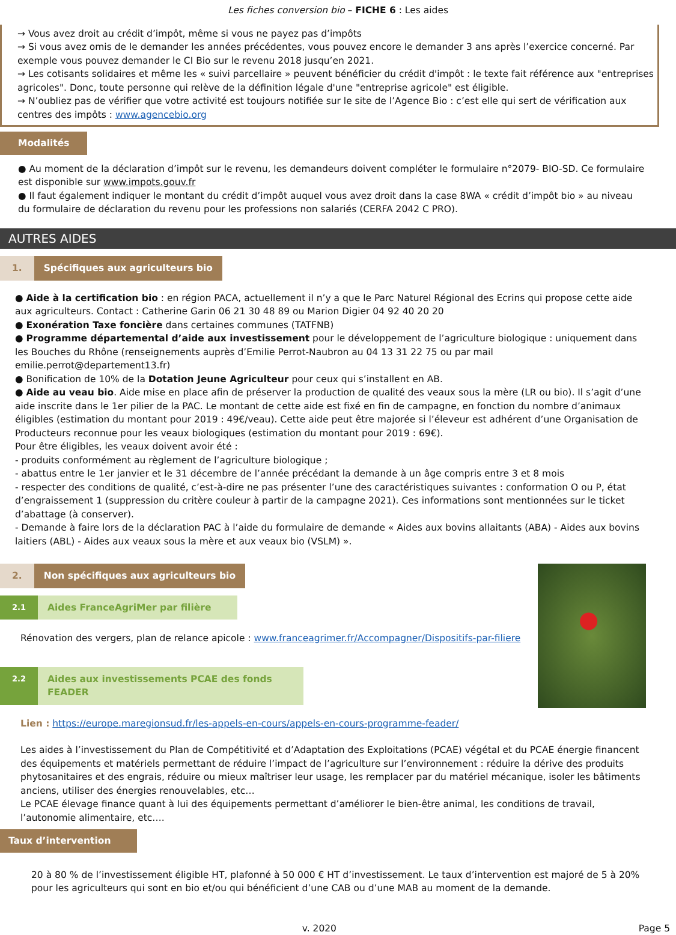Les fiches conversion bio – FICHE 6 : Les aides
→ Vous avez droit au crédit d’impôt, même si vous ne payez pas d’impôts
→ Si vous avez omis de le demander les années précédentes, vous pouvez encore le demander 3 ans après l’exercice concerné. Par exemple vous pouvez demander le CI Bio sur le revenu 2018 jusqu’en 2021.
→ Les cotisants solidaires et même les « suivi parcellaire » peuvent bénéficier du crédit d'impôt : le texte fait référence aux "entreprises agricoles". Donc, toute personne qui relève de la définition légale d'une "entreprise agricole" est éligible.
→ N’oubliez pas de vérifier que votre activité est toujours notifiée sur le site de l’Agence Bio : c’est elle qui sert de vérification aux centres des impôts : www.agencebio.org
Modalités
● Au moment de la déclaration d’impôt sur le revenu, les demandeurs doivent compléter le formulaire n°2079- BIO-SD. Ce formulaire est disponible sur www.impots.gouv.fr
● Il faut également indiquer le montant du crédit d’impôt auquel vous avez droit dans la case 8WA « crédit d’impôt bio » au niveau du formulaire de déclaration du revenu pour les professions non salariés (CERFA 2042 C PRO).
AUTRES AIDES
1. Spécifiques aux agriculteurs bio
● Aide à la certification bio : en région PACA, actuellement il n’y a que le Parc Naturel Régional des Ecrins qui propose cette aide aux agriculteurs. Contact : Catherine Garin 06 21 30 48 89 ou Marion Digier 04 92 40 20 20
● Exonération Taxe foncière dans certaines communes (TATFNB)
● Programme départemental d’aide aux investissement pour le développement de l’agriculture biologique : uniquement dans les Bouches du Rhône (renseignements auprès d’Emilie Perrot-Naubron au 04 13 31 22 75 ou par mail emilie.perrot@departement13.fr)
● Bonification de 10% de la Dotation Jeune Agriculteur pour ceux qui s’installent en AB.
● Aide au veau bio. Aide mise en place afin de préserver la production de qualité des veaux sous la mère (LR ou bio). Il s’agit d’une aide inscrite dans le 1er pilier de la PAC. Le montant de cette aide est fixé en fin de campagne, en fonction du nombre d’animaux éligibles (estimation du montant pour 2019 : 49€/veau). Cette aide peut être majorée si l’éleveur est adhérent d’une Organisation de Producteurs reconnue pour les veaux biologiques (estimation du montant pour 2019 : 69€).
Pour être éligibles, les veaux doivent avoir été :
- produits conformément au règlement de l’agriculture biologique ;
- abattus entre le 1er janvier et le 31 décembre de l’année précédant la demande à un âge compris entre 3 et 8 mois
- respecter des conditions de qualité, c’est-à-dire ne pas présenter l’une des caractéristiques suivantes : conformation O ou P, état d’engraissement 1 (suppression du critère couleur à partir de la campagne 2021). Ces informations sont mentionnées sur le ticket d’abattage (à conserver).
- Demande à faire lors de la déclaration PAC à l’aide du formulaire de demande « Aides aux bovins allaitants (ABA) - Aides aux bovins laitiers (ABL) - Aides aux veaux sous la mère et aux veaux bio (VSLM) ».
2. Non spécifiques aux agriculteurs bio
2.1 Aides FranceAgriMer par filière
Rénovation des vergers, plan de relance apicole : www.franceagrimer.fr/Accompagner/Dispositifs-par-filiere
2.2 Aides aux investissements PCAE des fonds FEADER
Lien : https://europe.maregionsud.fr/les-appels-en-cours/appels-en-cours-programme-feader/
Les aides à l’investissement du Plan de Compétitivité et d’Adaptation des Exploitations (PCAE) végétal et du PCAE énergie financent des équipements et matériels permettant de réduire l’impact de l’agriculture sur l’environnement : réduire la dérive des produits phytosanitaires et des engrais, réduire ou mieux maîtriser leur usage, les remplacer par du matériel mécanique, isoler les bâtiments anciens, utiliser des énergies renouvelables, etc…
Le PCAE élevage finance quant à lui des équipements permettant d’améliorer le bien-être animal, les conditions de travail, l’autonomie alimentaire, etc….
Taux d’intervention
20 à 80 % de l’investissement éligible HT, plafonné à 50 000 € HT d’investissement. Le taux d’intervention est majoré de 5 à 20% pour les agriculteurs qui sont en bio et/ou qui bénéficient d’une CAB ou d’une MAB au moment de la demande.
v. 2020 Page 5